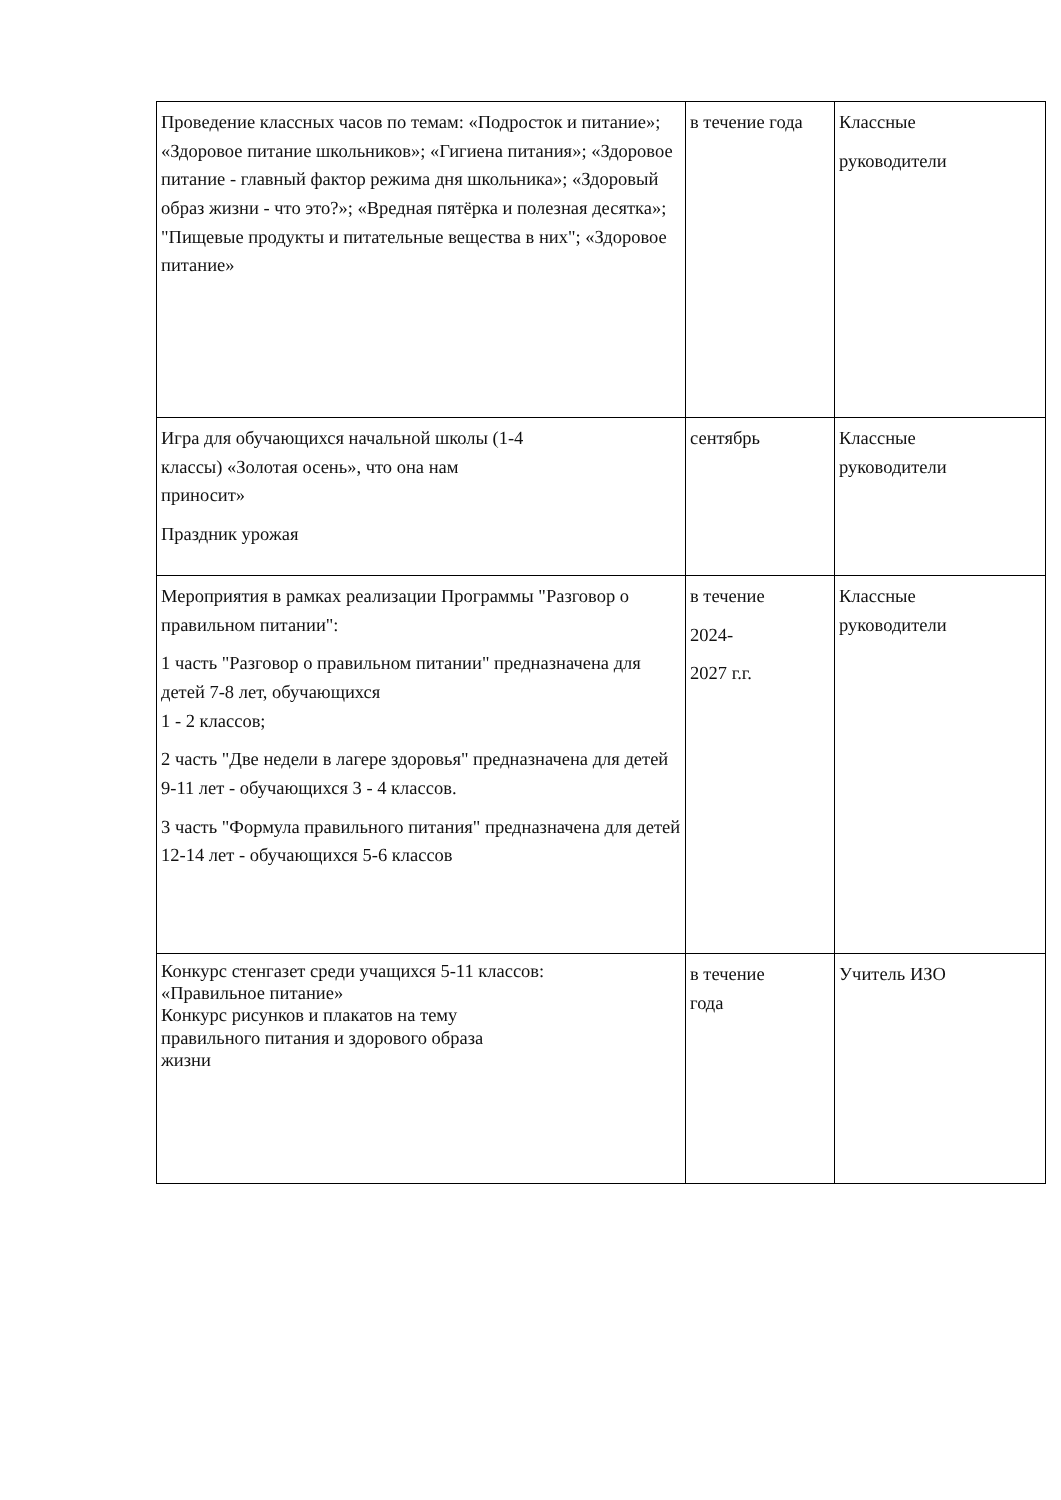| Проведение классных часов по темам: «Подросток и питание»; «Здоровое питание школьников»; «Гигиена питания»; «Здоровое питание - главный фактор режима дня школьника»; «Здоровый образ жизни - что это?»; «Вредная пятёрка и полезная десятка»; "Пищевые продукты и питательные вещества в них"; «Здоровое питание» | в течение года | Классные руководители |
| Игра для обучающихся начальной школы (1-4 классы) «Золотая осень», что она нам приносит» Праздник урожая | сентябрь | Классные руководители |
| Мероприятия в рамках реализации Программы "Разговор о правильном питании": 1 часть "Разговор о правильном питании" предназначена для детей 7-8 лет, обучающихся 1 - 2 классов; 2 часть "Две недели в лагере здоровья" предназначена для детей 9-11 лет - обучающихся 3 - 4 классов. 3 часть "Формула правильного питания" предназначена для детей 12-14 лет - обучающихся 5-6 классов | в течение 2024- 2027 г.г. | Классные руководители |
| Конкурс стенгазет среди учащихся 5-11 классов: «Правильное питание» Конкурс рисунков и плакатов на тему правильного питания и здорового образа жизни | в течение года | Учитель ИЗО |